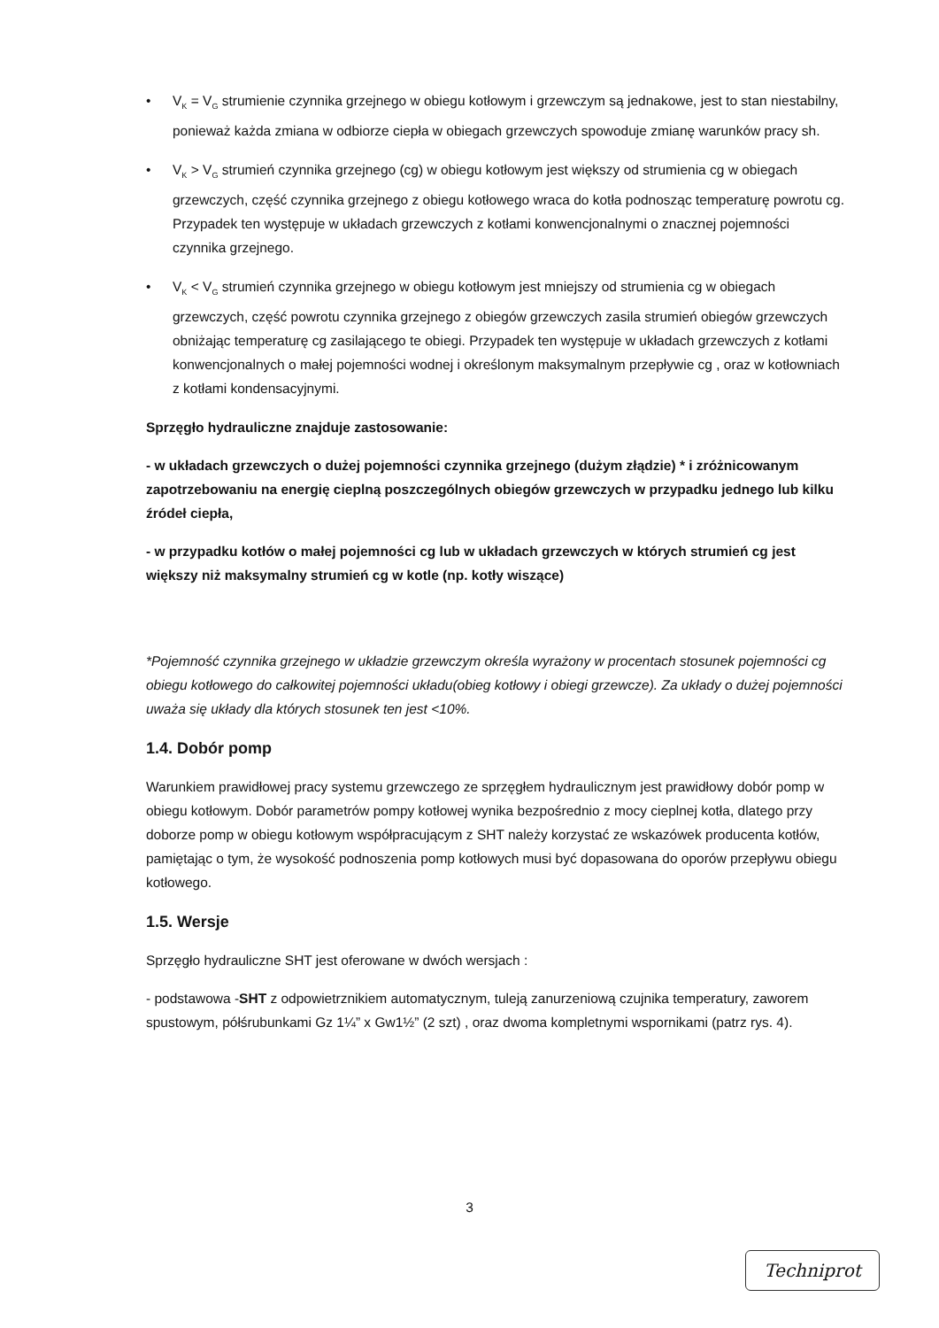• V<sub>K</sub> = V<sub>G</sub> strumienie czynnika grzejnego w obiegu kotłowym i grzewczym są jednakowe, jest to stan niestabilny, ponieważ każda zmiana w odbiorze ciepła w obiegach grzewczych spowoduje zmianę warunków pracy sh.
• V<sub>K</sub> > V<sub>G</sub> strumień czynnika grzejnego (cg) w obiegu kotłowym jest większy od strumienia cg w obiegach grzewczych, część czynnika grzejnego z obiegu kotłowego wraca do kotła podnosząc temperaturę powrotu cg. Przypadek ten występuje w układach grzewczych z kotłami konwencjonalnymi o znacznej pojemności czynnika grzejnego.
• V<sub>K</sub> < V<sub>G</sub> strumień czynnika grzejnego w obiegu kotłowym jest mniejszy od strumienia cg w obiegach grzewczych, część powrotu czynnika grzejnego z obiegów grzewczych zasila strumień obiegów grzewczych obniżając temperaturę cg zasilającego te obiegi. Przypadek ten występuje w układach grzewczych z kotłami konwencjonalnych o małej pojemności wodnej i określonym maksymalnym przepływie cg , oraz w kotłowniach z kotłami kondensacyjnymi.
Sprzęgło hydrauliczne znajduje zastosowanie:
- w układach grzewczych o dużej pojemności czynnika grzejnego (dużym złądzie) * i zróżnicowanym zapotrzebowaniu na energię cieplną poszczególnych obiegów grzewczych w przypadku jednego lub kilku źródeł ciepła,
- w przypadku kotłów o małej pojemności cg lub w układach grzewczych w których strumień cg jest większy niż maksymalny strumień cg w kotle (np. kotły wiszące)
*Pojemność czynnika grzejnego w układzie grzewczym określa wyrażony w procentach stosunek pojemności cg obiegu kotłowego do całkowitej pojemności układu(obieg kotłowy i obiegi grzewcze). Za układy o dużej pojemności uważa się układy dla których stosunek ten jest <10%.
1.4. Dobór pomp
Warunkiem prawidłowej pracy systemu grzewczego ze sprzęgłem hydraulicznym jest prawidłowy dobór pomp w obiegu kotłowym. Dobór parametrów pompy kotłowej wynika bezpośrednio z mocy cieplnej kotła, dlatego przy doborze pomp w obiegu kotłowym współpracującym z SHT należy korzystać ze wskazówek producenta kotłów, pamiętając o tym, że wysokość podnoszenia pomp kotłowych musi być dopasowana do oporów przepływu obiegu kotłowego.
1.5. Wersje
Sprzęgło hydrauliczne SHT jest oferowane w dwóch wersjach :
- podstawowa -SHT z odpowietrznikiem automatycznym, tuleją zanurzeniową czujnika temperatury, zaworem spustowym, półśrubunkami Gz 1¼” x Gw1½” (2 szt) , oraz dwoma kompletnymi wspornikami (patrz rys. 4).
3
Techniprot